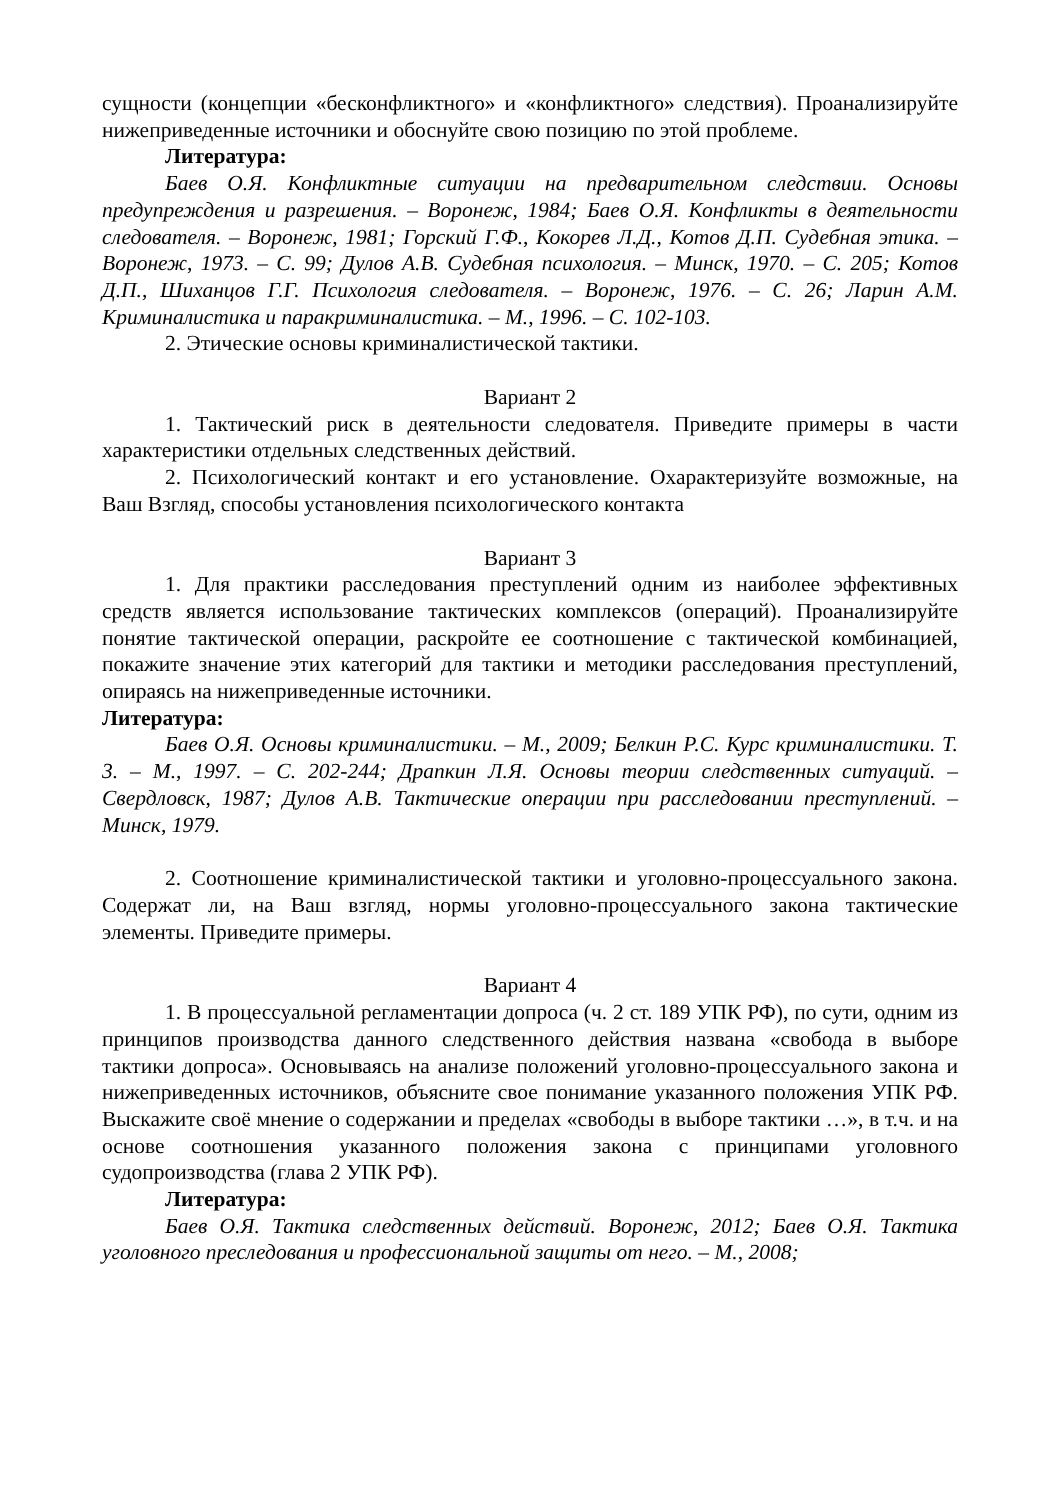сущности (концепции «бесконфликтного» и «конфликтного» следствия). Проанализируйте нижеприведенные источники и обоснуйте свою позицию по этой проблеме.
Литература:
Баев О.Я. Конфликтные ситуации на предварительном следствии. Основы предупреждения и разрешения. – Воронеж, 1984; Баев О.Я. Конфликты в деятельности следователя. – Воронеж, 1981; Горский Г.Ф., Кокорев Л.Д., Котов Д.П. Судебная этика. – Воронеж, 1973. – С. 99; Дулов А.В. Судебная психология. – Минск, 1970. – С. 205; Котов Д.П., Шиханцов Г.Г. Психология следователя. – Воронеж, 1976. – С. 26; Ларин А.М. Криминалистика и паракриминалистика. – М., 1996. – С. 102-103.
2. Этические основы криминалистической тактики.
Вариант 2
1. Тактический риск в деятельности следователя. Приведите примеры в части характеристики отдельных следственных действий.
2. Психологический контакт и его установление. Охарактеризуйте возможные, на Ваш Взгляд, способы установления психологического контакта
Вариант 3
1. Для практики расследования преступлений одним из наиболее эффективных средств является использование тактических комплексов (операций). Проанализируйте понятие тактической операции, раскройте ее соотношение с тактической комбинацией, покажите значение этих категорий для тактики и методики расследования преступлений, опираясь на нижеприведенные источники.
Литература:
Баев О.Я. Основы криминалистики. – М., 2009; Белкин Р.С. Курс криминалистики. Т. 3. – М., 1997. – С. 202-244; Драпкин Л.Я. Основы теории следственных ситуаций. – Свердловск, 1987; Дулов А.В. Тактические операции при расследовании преступлений. – Минск, 1979.
2. Соотношение криминалистической тактики и уголовно-процессуального закона. Содержат ли, на Ваш взгляд, нормы уголовно-процессуального закона тактические элементы. Приведите примеры.
Вариант 4
1. В процессуальной регламентации допроса (ч. 2 ст. 189 УПК РФ), по сути, одним из принципов производства данного следственного действия названа «свобода в выборе тактики допроса». Основываясь на анализе положений уголовно-процессуального закона и нижеприведенных источников, объясните свое понимание указанного положения УПК РФ. Выскажите своё мнение о содержании и пределах «свободы в выборе тактики …», в т.ч. и на основе соотношения указанного положения закона с принципами уголовного судопроизводства (глава 2 УПК РФ).
Литература:
Баев О.Я. Тактика следственных действий. Воронеж, 2012; Баев О.Я. Тактика уголовного преследования и профессиональной защиты от него. – М., 2008;